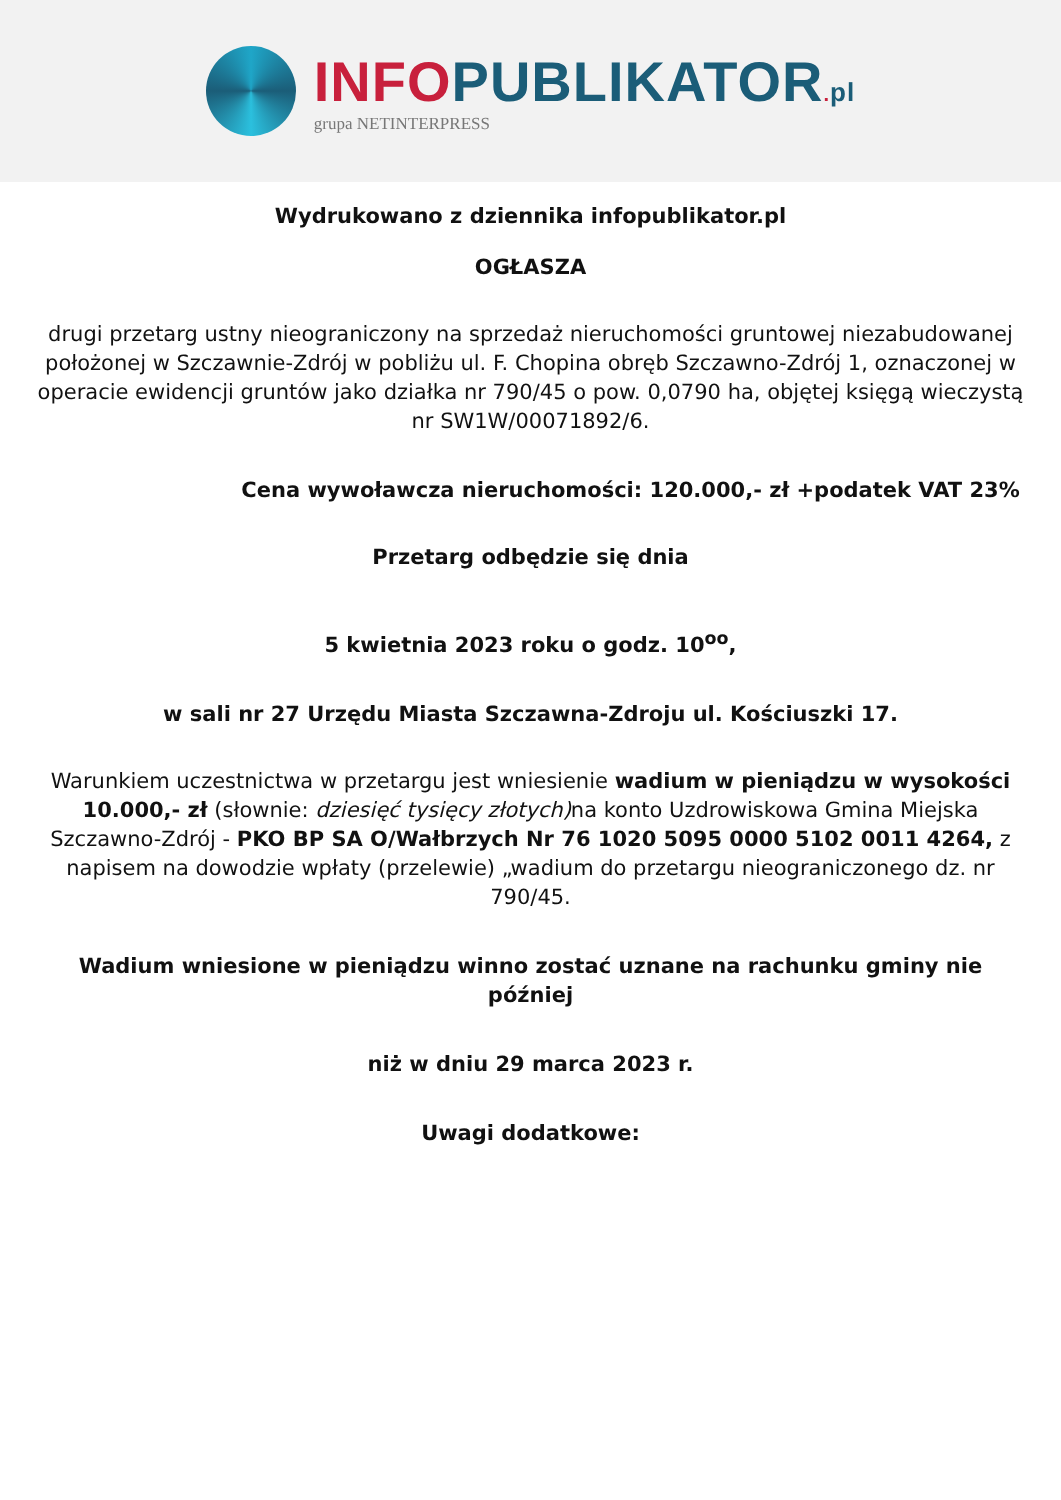INFO PUBLIKATOR. pl
grupa NETINTERPRESS
Wydrukowano z dziennika infopublikator.pl
OGŁASZA
drugi przetarg ustny nieograniczony na sprzedaż nieruchomości gruntowej niezabudowanej położonej w Szczawnie-Zdrój w pobliżu ul. F. Chopina obręb Szczawno-Zdrój 1, oznaczonej w operacie ewidencji gruntów jako działka nr 790/45 o pow. 0,0790 ha, objętej księgą wieczystą
nr SW1W/00071892/6.
Cena wywoławcza nieruchomości: 120.000,- zł +podatek VAT 23%
Przetarg odbędzie się dnia
5 kwietnia 2023 roku o godz. 10<sup>oo</sup>,
w sali nr 27 Urzędu Miasta Szczawna-Zdroju ul. Kościuszki 17.
Warunkiem uczestnictwa w przetargu jest wniesienie wadium w pieniądzu w wysokości 10.000,- zł (słownie: dziesięć tysięcy złotych) na konto Uzdrowiskowa Gmina Miejska Szczawno-Zdrój - PKO BP SA O/Wałbrzych Nr 76 1020 5095 0000 5102 0011 4264, z napisem na dowodzie wpłaty (przelewie) „wadium do przetargu nieograniczonego dz. nr 790/45.
Wadium wniesione w pieniądzu winno zostać uznane na rachunku gminy nie później
niż w dniu 29 marca 2023 r.
Uwagi dodatkowe: